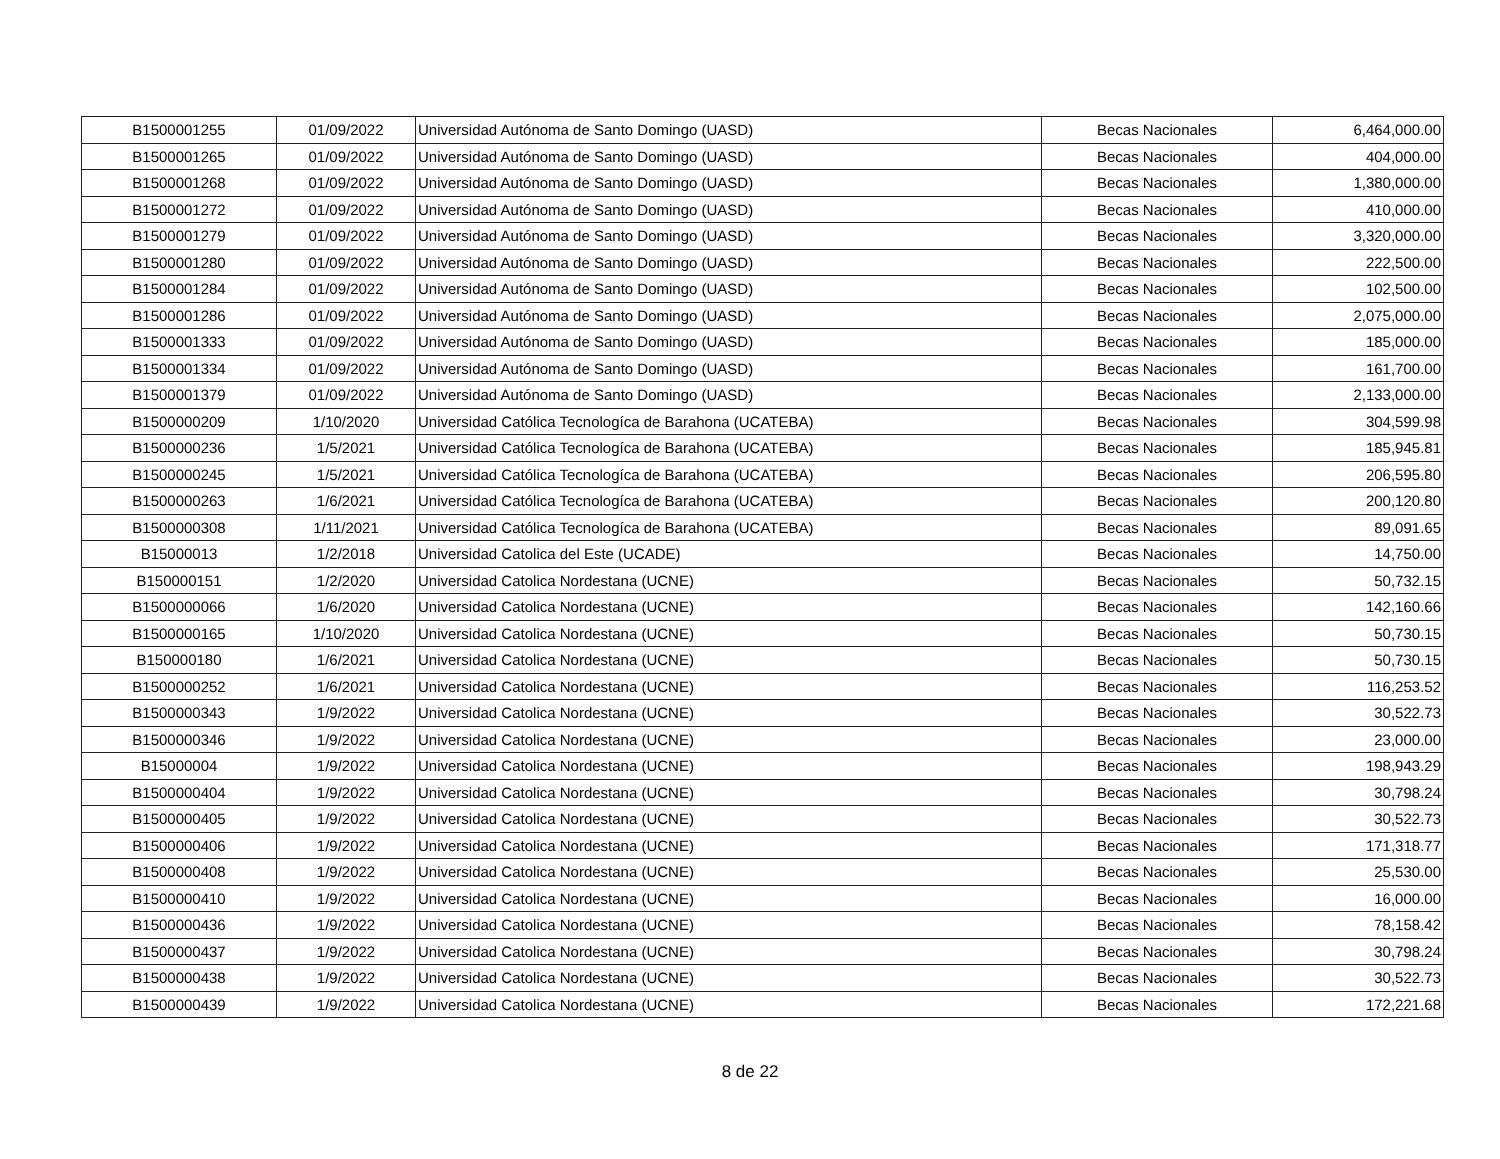| B1500001255 | 01/09/2022 | Universidad Autónoma de Santo Domingo (UASD) | Becas Nacionales | 6,464,000.00 |
| B1500001265 | 01/09/2022 | Universidad Autónoma de Santo Domingo (UASD) | Becas Nacionales | 404,000.00 |
| B1500001268 | 01/09/2022 | Universidad Autónoma de Santo Domingo (UASD) | Becas Nacionales | 1,380,000.00 |
| B1500001272 | 01/09/2022 | Universidad Autónoma de Santo Domingo (UASD) | Becas Nacionales | 410,000.00 |
| B1500001279 | 01/09/2022 | Universidad Autónoma de Santo Domingo (UASD) | Becas Nacionales | 3,320,000.00 |
| B1500001280 | 01/09/2022 | Universidad Autónoma de Santo Domingo (UASD) | Becas Nacionales | 222,500.00 |
| B1500001284 | 01/09/2022 | Universidad Autónoma de Santo Domingo (UASD) | Becas Nacionales | 102,500.00 |
| B1500001286 | 01/09/2022 | Universidad Autónoma de Santo Domingo (UASD) | Becas Nacionales | 2,075,000.00 |
| B1500001333 | 01/09/2022 | Universidad Autónoma de Santo Domingo (UASD) | Becas Nacionales | 185,000.00 |
| B1500001334 | 01/09/2022 | Universidad Autónoma de Santo Domingo (UASD) | Becas Nacionales | 161,700.00 |
| B1500001379 | 01/09/2022 | Universidad Autónoma de Santo Domingo (UASD) | Becas Nacionales | 2,133,000.00 |
| B1500000209 | 1/10/2020 | Universidad Católica Tecnologíca de Barahona (UCATEBA) | Becas Nacionales | 304,599.98 |
| B1500000236 | 1/5/2021 | Universidad Católica Tecnologíca de Barahona (UCATEBA) | Becas Nacionales | 185,945.81 |
| B1500000245 | 1/5/2021 | Universidad Católica Tecnologíca de Barahona (UCATEBA) | Becas Nacionales | 206,595.80 |
| B1500000263 | 1/6/2021 | Universidad Católica Tecnologíca de Barahona (UCATEBA) | Becas Nacionales | 200,120.80 |
| B1500000308 | 1/11/2021 | Universidad Católica Tecnologíca de Barahona (UCATEBA) | Becas Nacionales | 89,091.65 |
| B15000013 | 1/2/2018 | Universidad Catolica del Este (UCADE) | Becas Nacionales | 14,750.00 |
| B150000151 | 1/2/2020 | Universidad Catolica Nordestana (UCNE) | Becas Nacionales | 50,732.15 |
| B1500000066 | 1/6/2020 | Universidad Catolica Nordestana (UCNE) | Becas Nacionales | 142,160.66 |
| B1500000165 | 1/10/2020 | Universidad Catolica Nordestana (UCNE) | Becas Nacionales | 50,730.15 |
| B150000180 | 1/6/2021 | Universidad Catolica Nordestana (UCNE) | Becas Nacionales | 50,730.15 |
| B1500000252 | 1/6/2021 | Universidad Catolica Nordestana (UCNE) | Becas Nacionales | 116,253.52 |
| B1500000343 | 1/9/2022 | Universidad Catolica Nordestana (UCNE) | Becas Nacionales | 30,522.73 |
| B1500000346 | 1/9/2022 | Universidad Catolica Nordestana (UCNE) | Becas Nacionales | 23,000.00 |
| B15000004 | 1/9/2022 | Universidad Catolica Nordestana (UCNE) | Becas Nacionales | 198,943.29 |
| B1500000404 | 1/9/2022 | Universidad Catolica Nordestana (UCNE) | Becas Nacionales | 30,798.24 |
| B1500000405 | 1/9/2022 | Universidad Catolica Nordestana (UCNE) | Becas Nacionales | 30,522.73 |
| B1500000406 | 1/9/2022 | Universidad Catolica Nordestana (UCNE) | Becas Nacionales | 171,318.77 |
| B1500000408 | 1/9/2022 | Universidad Catolica Nordestana (UCNE) | Becas Nacionales | 25,530.00 |
| B1500000410 | 1/9/2022 | Universidad Catolica Nordestana (UCNE) | Becas Nacionales | 16,000.00 |
| B1500000436 | 1/9/2022 | Universidad Catolica Nordestana (UCNE) | Becas Nacionales | 78,158.42 |
| B1500000437 | 1/9/2022 | Universidad Catolica Nordestana (UCNE) | Becas Nacionales | 30,798.24 |
| B1500000438 | 1/9/2022 | Universidad Catolica Nordestana (UCNE) | Becas Nacionales | 30,522.73 |
| B1500000439 | 1/9/2022 | Universidad Catolica Nordestana (UCNE) | Becas Nacionales | 172,221.68 |
8 de 22